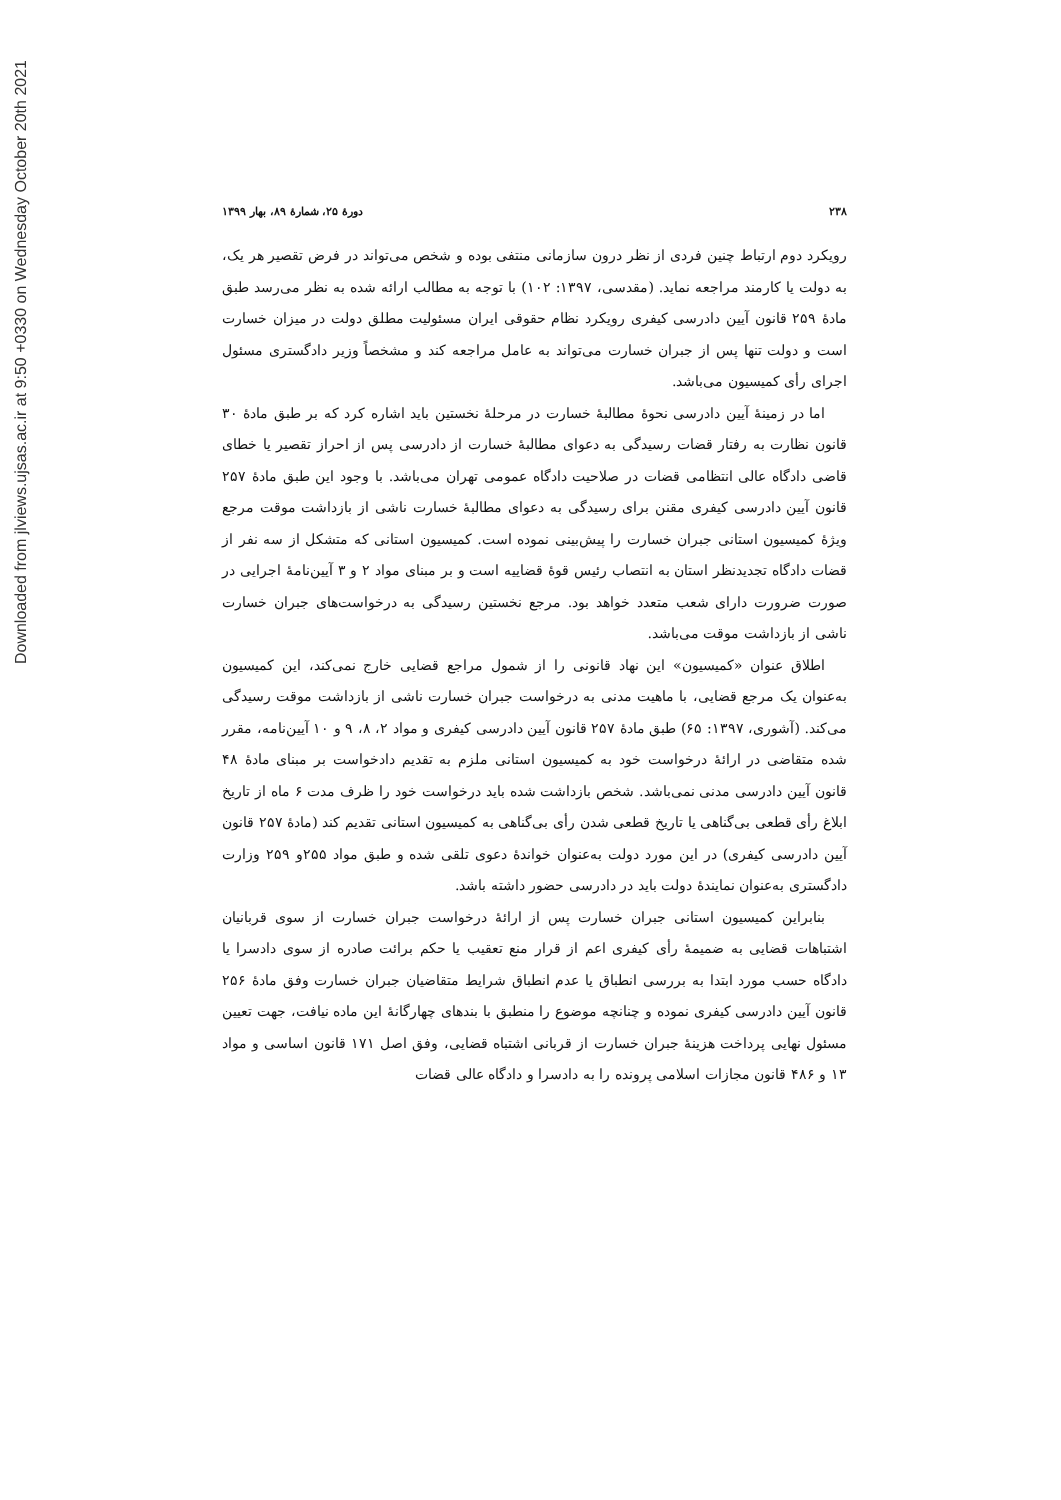Downloaded from jlviews.ujsas.ac.ir at 9:50 +0330 on Wednesday October 20th 2021
۲۳۸ دورهٔ ۲۵، شمارهٔ ۸۹، بهار ۱۳۹۹
رویکرد دوم ارتباط چنین فردی از نظر درون سازمانی منتفی بوده و شخص می‌تواند در فرض تقصیر هر یک، به دولت یا کارمند مراجعه نماید. (مقدسی، ۱۳۹۷: ۱۰۲) با توجه به مطالب ارائه شده به نظر می‌رسد طبق مادهٔ ۲۵۹ قانون آیین دادرسی کیفری رویکرد نظام حقوقی ایران مسئولیت مطلق دولت در میزان خسارت است و دولت تنها پس از جبران خسارت می‌تواند به عامل مراجعه کند و مشخصاً وزیر دادگستری مسئول اجرای رأی کمیسیون می‌باشد.
اما در زمینهٔ آیین دادرسی نحوهٔ مطالبهٔ خسارت در مرحلهٔ نخستین باید اشاره کرد که بر طبق مادهٔ ۳۰ قانون نظارت به رفتار قضات رسیدگی به دعوای مطالبهٔ خسارت از دادرسی پس از احراز تقصیر یا خطای قاضی دادگاه عالی انتظامی قضات در صلاحیت دادگاه عمومی تهران می‌باشد. با وجود این طبق مادهٔ ۲۵۷ قانون آیین دادرسی کیفری مقنن برای رسیدگی به دعوای مطالبهٔ خسارت ناشی از بازداشت موقت مرجع ویژهٔ کمیسیون استانی جبران خسارت را پیش‌بینی نموده است. کمیسیون استانی که متشکل از سه نفر از قضات دادگاه تجدیدنظر استان به انتصاب رئیس قوهٔ قضاییه است و بر مبنای مواد ۲ و ۳ آیین‌نامهٔ اجرایی در صورت ضرورت دارای شعب متعدد خواهد بود. مرجع نخستین رسیدگی به درخواست‌های جبران خسارت ناشی از بازداشت موقت می‌باشد.
اطلاق عنوان «کمیسیون» این نهاد قانونی را از شمول مراجع قضایی خارج نمی‌کند، این کمیسیون به‌عنوان یک مرجع قضایی، با ماهیت مدنی به درخواست جبران خسارت ناشی از بازداشت موقت رسیدگی می‌کند. (آشوری، ۱۳۹۷: ۶۵) طبق مادهٔ ۲۵۷ قانون آیین دادرسی کیفری و مواد ۲، ۸، ۹ و ۱۰ آیین‌نامه، مقرر شده متقاضی در ارائهٔ درخواست خود به کمیسیون استانی ملزم به تقدیم دادخواست بر مبنای مادهٔ ۴۸ قانون آیین دادرسی مدنی نمی‌باشد. شخص بازداشت شده باید درخواست خود را ظرف مدت ۶ ماه از تاریخ ابلاغ رأی قطعی بی‌گناهی یا تاریخ قطعی شدن رأی بی‌گناهی به کمیسیون استانی تقدیم کند (مادهٔ ۲۵۷ قانون آیین دادرسی کیفری) در این مورد دولت به‌عنوان خواندهٔ دعوی تلقی شده و طبق مواد ۲۵۵و ۲۵۹ وزارت دادگستری به‌عنوان نمایندهٔ دولت باید در دادرسی حضور داشته باشد.
بنابراین کمیسیون استانی جبران خسارت پس از ارائهٔ درخواست جبران خسارت از سوی قربانیان اشتباهات قضایی به ضمیمهٔ رأی کیفری اعم از قرار منع تعقیب یا حکم برائت صادره از سوی دادسرا یا دادگاه حسب مورد ابتدا به بررسی انطباق یا عدم انطباق شرایط متقاضیان جبران خسارت وفق مادهٔ ۲۵۶ قانون آیین دادرسی کیفری نموده و چنانچه موضوع را منطبق با بندهای چهارگانهٔ این ماده نیافت، جهت تعیین مسئول نهایی پرداخت هزینهٔ جبران خسارت از قربانی اشتباه قضایی، وفق اصل ۱۷۱ قانون اساسی و مواد ۱۳ و ۴۸۶ قانون مجازات اسلامی پرونده را به دادسرا و دادگاه عالی قضات